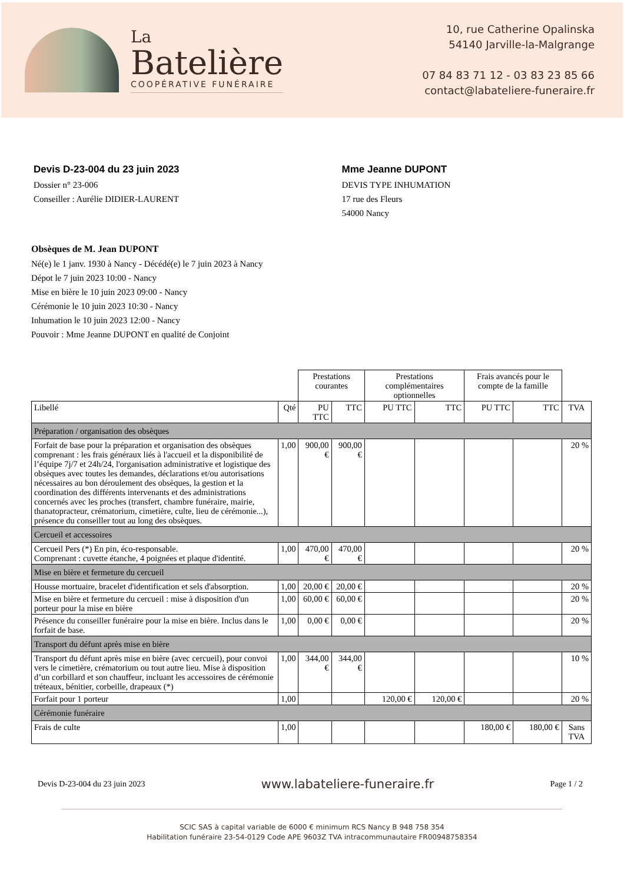La
Batelière
COOPÉRATIVE FUNÉRAIRE
10, rue Catherine Opalinska
54140 Jarville-la-Malgrange
07 84 83 71 12 - 03 83 23 85 66
contact@labateliere-funeraire.fr
Devis D-23-004 du 23 juin 2023
Dossier n° 23-006
Conseiller : Aurélie DIDIER-LAURENT
Mme Jeanne DUPONT
DEVIS TYPE INHUMATION
17 rue des Fleurs
54000 Nancy
Obsèques de M. Jean DUPONT
Né(e) le 1 janv. 1930 à Nancy - Décédé(e) le 7 juin 2023 à Nancy
Dépot le 7 juin 2023 10:00 - Nancy
Mise en bière le 10 juin 2023 09:00 - Nancy
Cérémonie le 10 juin 2023 10:30 - Nancy
Inhumation le 10 juin 2023 12:00 - Nancy
Pouvoir : Mme Jeanne DUPONT en qualité de Conjoint
| | | Prestations courantes | | Prestations complémentaires optionnelles | | Frais avancés pour le compte de la famille | | |
| --- | --- | --- | --- | --- | --- | --- | --- | --- |
| Libellé | Qté | PU TTC | TTC | PU TTC | TTC | PU TTC | TTC | TVA |
| Préparation / organisation des obsèques | | | | | | | | |
| Forfait de base pour la préparation et organisation des obsèques comprenant : les frais généraux liés à l'accueil et la disponibilité de l’équipe 7j/7 et 24h/24, l'organisation administrative et logistique des obsèques avec toutes les demandes, déclarations et/ou autorisations nécessaires au bon déroulement des obsèques, la gestion et la coordination des différents intervenants et des administrations concernés avec les proches (transfert, chambre funéraire, mairie, thanatopracteur, crématorium, cimetière, culte, lieu de cérémonie...), présence du conseiller tout au long des obsèques. | 1,00 | 900,00 € | 900,00 € | | | | | 20 % |
| Cercueil et accessoires | | | | | | | | |
| Cercueil Pers (*) En pin, éco-responsable. Comprenant : cuvette étanche, 4 poignées et plaque d'identité. | 1,00 | 470,00 € | 470,00 € | | | | | 20 % |
| Mise en bière et fermeture du cercueil | | | | | | | | |
| Housse mortuaire, bracelet d'identification et sels d'absorption. | 1,00 | 20,00 € | 20,00 € | | | | | 20 % |
| Mise en bière et fermeture du cercueil : mise à disposition d'un porteur pour la mise en bière | 1,00 | 60,00 € | 60,00 € | | | | | 20 % |
| Présence du conseiller funéraire pour la mise en bière. Inclus dans le forfait de base. | 1,00 | 0,00 € | 0,00 € | | | | | 20 % |
| Transport du défunt après mise en bière | | | | | | | | |
| Transport du défunt après mise en bière (avec cercueil), pour convoi vers le cimetière, crématorium ou tout autre lieu. Mise à disposition d’un corbillard et son chauffeur, incluant les accessoires de cérémonie tréteaux, bénitier, corbeille, drapeaux (*) | 1,00 | 344,00 € | 344,00 € | | | | | 10 % |
| Forfait pour 1 porteur | 1,00 | | | 120,00 € | 120,00 € | | | 20 % |
| Cérémonie funéraire | | | | | | | | |
| Frais de culte | 1,00 | | | | | 180,00 € | 180,00 € | Sans TVA |
Devis D-23-004 du 23 juin 2023 www.labateliere-funeraire.fr Page 1 / 2
SCIC SAS à capital variable de 6000 € minimum RCS Nancy B 948 758 354
Habilitation funéraire 23-54-0129 Code APE 9603Z TVA intracommunautaire FR00948758354